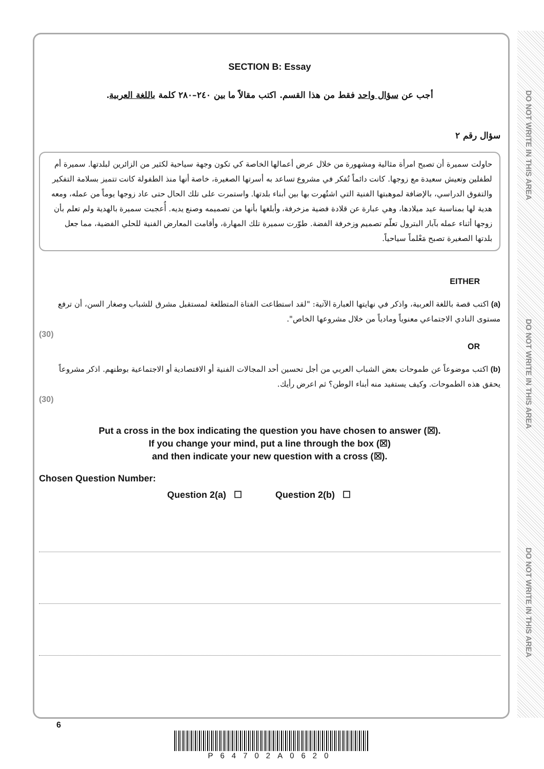DO NOT WRITE IN THIS AREA
DO NOT WRITE IN THIS AREA
DO NOT WRITE IN THIS AREA
SECTION B: Essay
أجب عن سؤال واحد فقط من هذا القسم. اكتب مقالاً ما بين ٢٤٠–٢٨٠ كلمة باللغة العربية.
سؤال رقم ٢
حاولت سميرة أن تصبح امرأة مثالية ومشهورة من خلال عرض أعمالها الخاصة كي تكون وجهة سياحية لكثير من الزائرين لبلدتها. سميرة أم لطفلين وتعيش سعيدة مع زوجها. كانت دائماً تُفكر في مشروع تساعد به أسرتها الصغيرة، خاصة أنها منذ الطفولة كانت تتميز بسلامة التفكير والتفوق الدراسي، بالإضافة لموهبتها الفنية التي اشتُهرت بها بين أبناء بلدتها. واستمرت على تلك الحال حتى عاد زوجها يوماً من عمله، ومعه هدية لها بمناسبة عيد ميلادها، وهي عبارة عن قلادة فضية مزخرفة، وأبلغها بأنها من تصميمه وصنع يديه. أُعجبت سميرة بالهدية ولم تعلم بأن زوجها أثناء عمله بآبار البترول تعلّم تصميم وزخرفة الفضة. طوّرت سميرة تلك المهارة، وأقامت المعارض الفنية للحلي الفضية، مما جعل بلدتها الصغيرة تصبح مَعْلماً سياحياً.
EITHER
(a) اكتب قصة باللغة العربية، واذكر في نهايتها العبارة الآتية: "لقد استطاعت الفتاة المتطلعة لمستقبل مشرق للشباب وصغار السن، أن ترفع مستوى النادي الاجتماعي معنوياً ومادياً من خلال مشروعها الخاص".
(30)
OR
(b) اكتب موضوعاً عن طموحات بعض الشباب العربي من أجل تحسين أحد المجالات الفنية أو الاقتصادية أو الاجتماعية بوطنهم. اذكر مشروعاً يحقق هذه الطموحات. وكيف يستفيد منه أبناء الوطن؟ ثم اعرض رأيك.
(30)
Put a cross in the box indicating the question you have chosen to answer (☒).
If you change your mind, put a line through the box (☒)
and then indicate your new question with a cross (☒).
Chosen Question Number:
Question 2(a) ☐ Question 2(b) ☐
6
P64702A0620